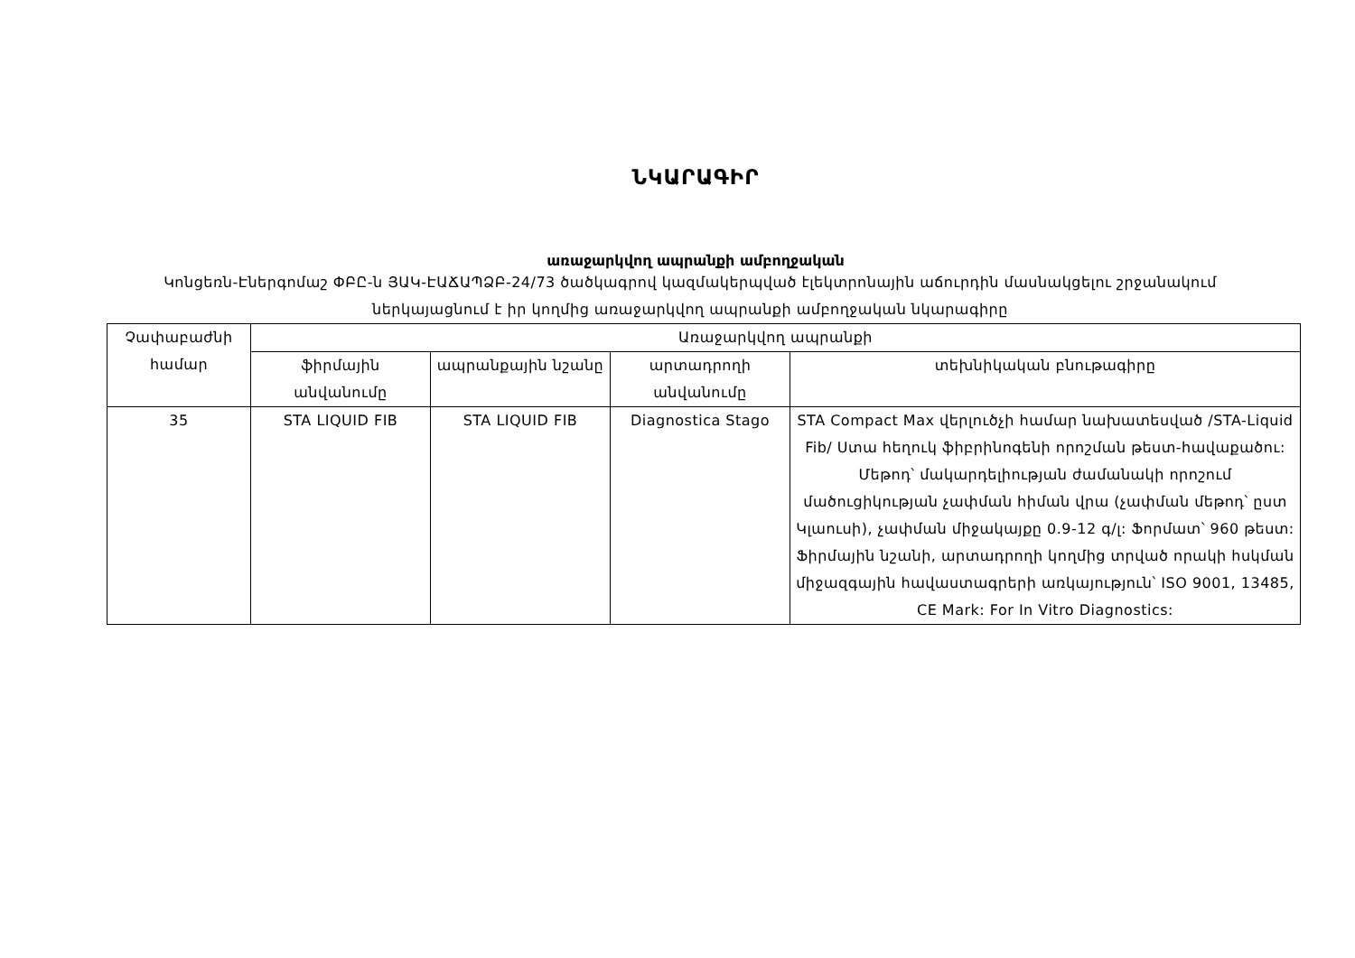ՆԿԱՐԱԳԻՐ
առաջարկվող ապրանքի ամբողջական
Կոնցեռն-Էներգոմաշ ՓԲԸ-ն ՅԱԿ-ԷԱՃԱՊՁԲ-24/73 ծածկագրով կազմակերպված էլեկտրոնային աճուրդին մասնակցելու շրջանակում ներկայացնում է իր կողմից առաջարկվող ապրանքի ամբողջական նկարագիրը
| Չափաբաժնի համար | Առաջարկվող ապրանքի | | | |
| --- | --- | --- | --- | --- |
| | ֆիրմային անվանումը | ապրանքային նշանը | արտադրողի անվանումը | տեխնիկական բնութագիրը |
| 35 | STA LIQUID FIB | STA LIQUID FIB | Diagnostica Stago | STA Compact Max վերլուծչի համար նախատեսված /STA-Liquid Fib/ Ստա հեղուկ ֆիբրինոգենի որոշման թեստ-հավաքածու: Մեթոդ՝ մակարդելիության ժամանակի որոշում մածուցիկության չափման հիման վրա (չափման մեթոդ՝ ըստ Կլաուսի), չափման միջակայքը 0.9-12 գ/լ: Ֆորմատ՝ 960 թեստ: Ֆիրմային նշանի, արտադրողի կողմից տրված որակի հսկման միջազգային հավաստագրերի առկայություն՝ ISO 9001, 13485, CE Mark: For In Vitro Diagnostics: |